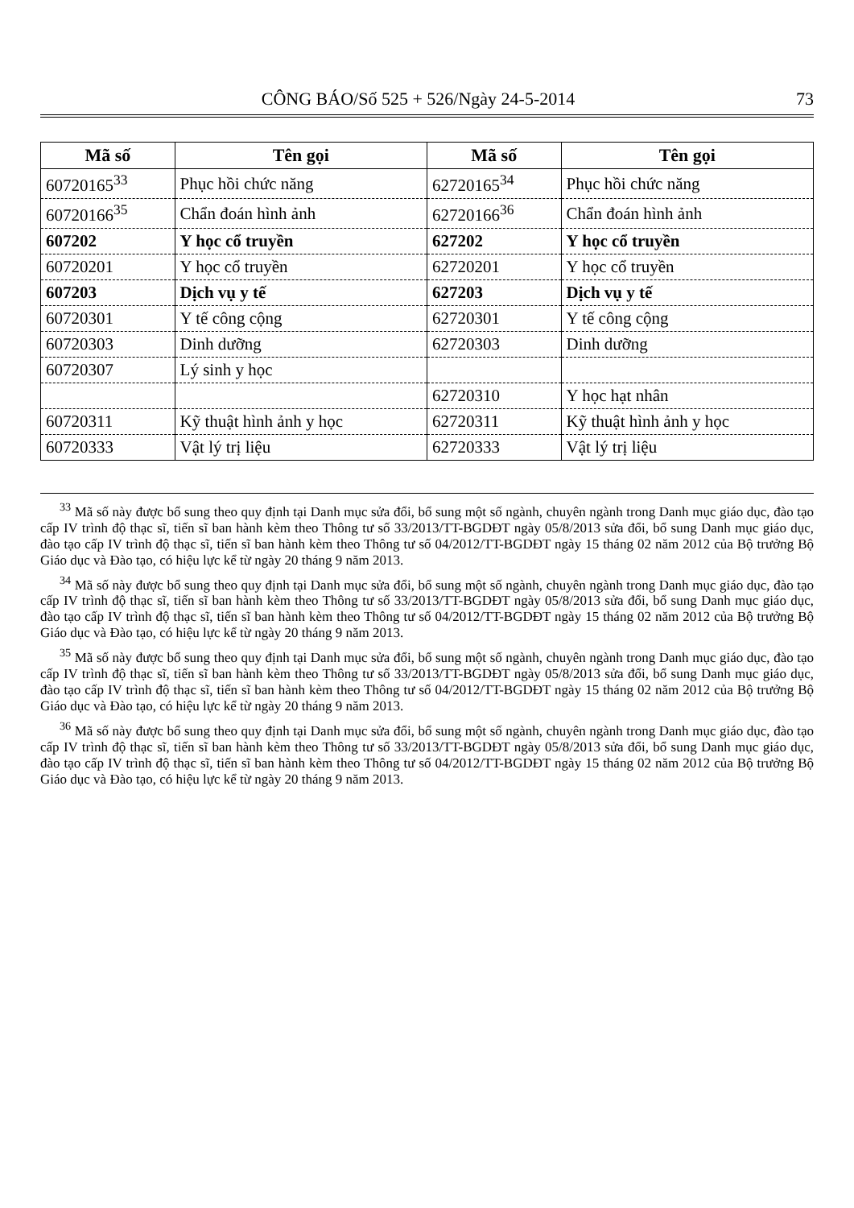CÔNG BÁO/Số 525 + 526/Ngày 24-5-2014 73
| Mã số | Tên gọi | Mã số | Tên gọi |
| --- | --- | --- | --- |
| 60720165<sup>33</sup> | Phục hồi chức năng | 62720165<sup>34</sup> | Phục hồi chức năng |
| 60720166<sup>35</sup> | Chẩn đoán hình ảnh | 62720166<sup>36</sup> | Chẩn đoán hình ảnh |
| 607202 | Y học cổ truyền | 627202 | Y học cổ truyền |
| 60720201 | Y học cổ truyền | 62720201 | Y học cổ truyền |
| 607203 | Dịch vụ y tế | 627203 | Dịch vụ y tế |
| 60720301 | Y tế công cộng | 62720301 | Y tế công cộng |
| 60720303 | Dinh dưỡng | 62720303 | Dinh dưỡng |
| 60720307 | Lý sinh y học | | |
| | | 62720310 | Y học hạt nhân |
| 60720311 | Kỹ thuật hình ảnh y học | 62720311 | Kỹ thuật hình ảnh y học |
| 60720333 | Vật lý trị liệu | 62720333 | Vật lý trị liệu |
<sup>33</sup> Mã số này được bổ sung theo quy định tại Danh mục sửa đổi, bổ sung một số ngành, chuyên ngành trong Danh mục giáo dục, đào tạo cấp IV trình độ thạc sĩ, tiến sĩ ban hành kèm theo Thông tư số 33/2013/TT-BGDĐT ngày 05/8/2013 sửa đổi, bổ sung Danh mục giáo dục, đào tạo cấp IV trình độ thạc sĩ, tiến sĩ ban hành kèm theo Thông tư số 04/2012/TT-BGDĐT ngày 15 tháng 02 năm 2012 của Bộ trưởng Bộ Giáo dục và Đào tạo, có hiệu lực kể từ ngày 20 tháng 9 năm 2013.
<sup>34</sup> Mã số này được bổ sung theo quy định tại Danh mục sửa đổi, bổ sung một số ngành, chuyên ngành trong Danh mục giáo dục, đào tạo cấp IV trình độ thạc sĩ, tiến sĩ ban hành kèm theo Thông tư số 33/2013/TT-BGDĐT ngày 05/8/2013 sửa đổi, bổ sung Danh mục giáo dục, đào tạo cấp IV trình độ thạc sĩ, tiến sĩ ban hành kèm theo Thông tư số 04/2012/TT-BGDĐT ngày 15 tháng 02 năm 2012 của Bộ trưởng Bộ Giáo dục và Đào tạo, có hiệu lực kể từ ngày 20 tháng 9 năm 2013.
<sup>35</sup> Mã số này được bổ sung theo quy định tại Danh mục sửa đổi, bổ sung một số ngành, chuyên ngành trong Danh mục giáo dục, đào tạo cấp IV trình độ thạc sĩ, tiến sĩ ban hành kèm theo Thông tư số 33/2013/TT-BGDĐT ngày 05/8/2013 sửa đổi, bổ sung Danh mục giáo dục, đào tạo cấp IV trình độ thạc sĩ, tiến sĩ ban hành kèm theo Thông tư số 04/2012/TT-BGDĐT ngày 15 tháng 02 năm 2012 của Bộ trưởng Bộ Giáo dục và Đào tạo, có hiệu lực kể từ ngày 20 tháng 9 năm 2013.
<sup>36</sup> Mã số này được bổ sung theo quy định tại Danh mục sửa đổi, bổ sung một số ngành, chuyên ngành trong Danh mục giáo dục, đào tạo cấp IV trình độ thạc sĩ, tiến sĩ ban hành kèm theo Thông tư số 33/2013/TT-BGDĐT ngày 05/8/2013 sửa đổi, bổ sung Danh mục giáo dục, đào tạo cấp IV trình độ thạc sĩ, tiến sĩ ban hành kèm theo Thông tư số 04/2012/TT-BGDĐT ngày 15 tháng 02 năm 2012 của Bộ trưởng Bộ Giáo dục và Đào tạo, có hiệu lực kể từ ngày 20 tháng 9 năm 2013.